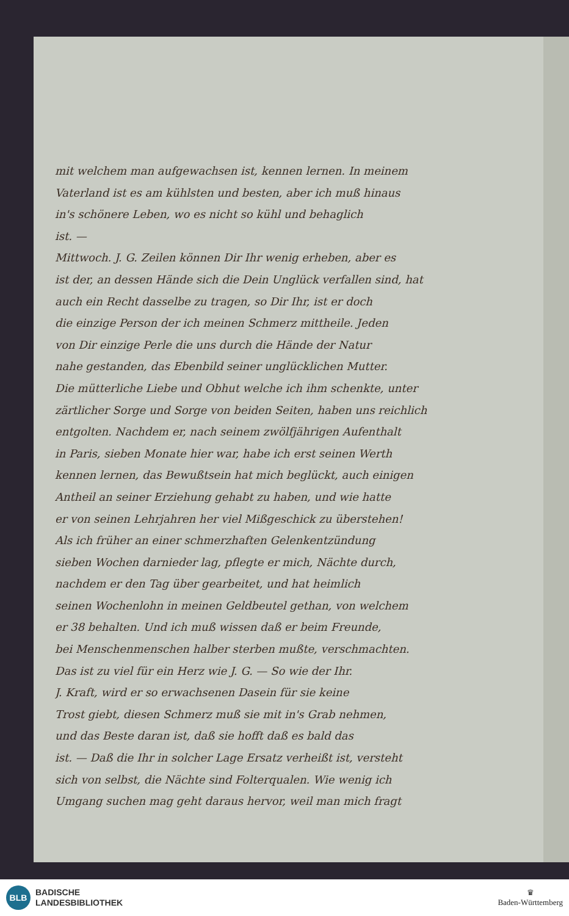mit welchem man aufgewachsen ist, kennen lernen. In meinem
Vaterland ist es am kühlsten und besten, aber ich muß hinaus
in's schönere Leben, wo es nicht so kühl und behaglich
ist. —
Mittwoch. J. G. Zeilen können Dir Ihr wenig erheben, aber es
ist der, an dessen Hände sich die Dein Unglück verfallen sind, hat
auch ein Recht dasselbe zu tragen, so Dir Ihr, ist er doch
die einzige Person der ich meinen Schmerz mittheile. Jeden
von Dir einzige Perle die uns durch die Hände der Natur
nahe gestanden, das Ebenbild seiner unglücklichen Mutter.
Die mütterliche Liebe und Obhut welche ich ihm schenkte, unter
zärtlicher Sorge und Sorge von beiden Seiten, haben uns reichlich
entgolten. Nachdem er, nach seinem zwölfjährigen Aufenthalt
in Paris, sieben Monate hier war, habe ich erst seinen Werth
kennen lernen, das Bewußtsein hat mich beglückt, auch einigen
Antheil an seiner Erziehung gehabt zu haben, und wie hatte
er von seinen Lehrjahren her viel Mißgeschick zu überstehen!
Als ich früher an einer schmerzhaften Gelenkentzündung
sieben Wochen darnieder lag, pflegte er mich, Nächte durch,
nachdem er den Tag über gearbeitet, und hat heimlich
seinen Wochenlohn in meinen Geldbeutel gethan, von welchem
er 38 behalten. Und ich muß wissen daß er beim Freunde,
bei Menschenmenschen halber sterben mußte, verschmachten.
Das ist zu viel für ein Herz wie J. G. — So wie der Ihr.
J. Kraft, wird er so erwachsenen Dasein für sie keine
Trost giebt, diesen Schmerz muß sie mit in's Grab nehmen,
und das Beste daran ist, daß sie hofft daß es bald das
ist. — Daß die Ihr in solcher Lage Ersatz verheißt ist, versteht
sich von selbst, die Nächte sind Folterqualen. Wie wenig ich
Umgang suchen mag geht daraus hervor, weil man mich fragt
BLB
BADISCHE
LANDESBIBLIOTHEK
♛
Baden-Württemberg